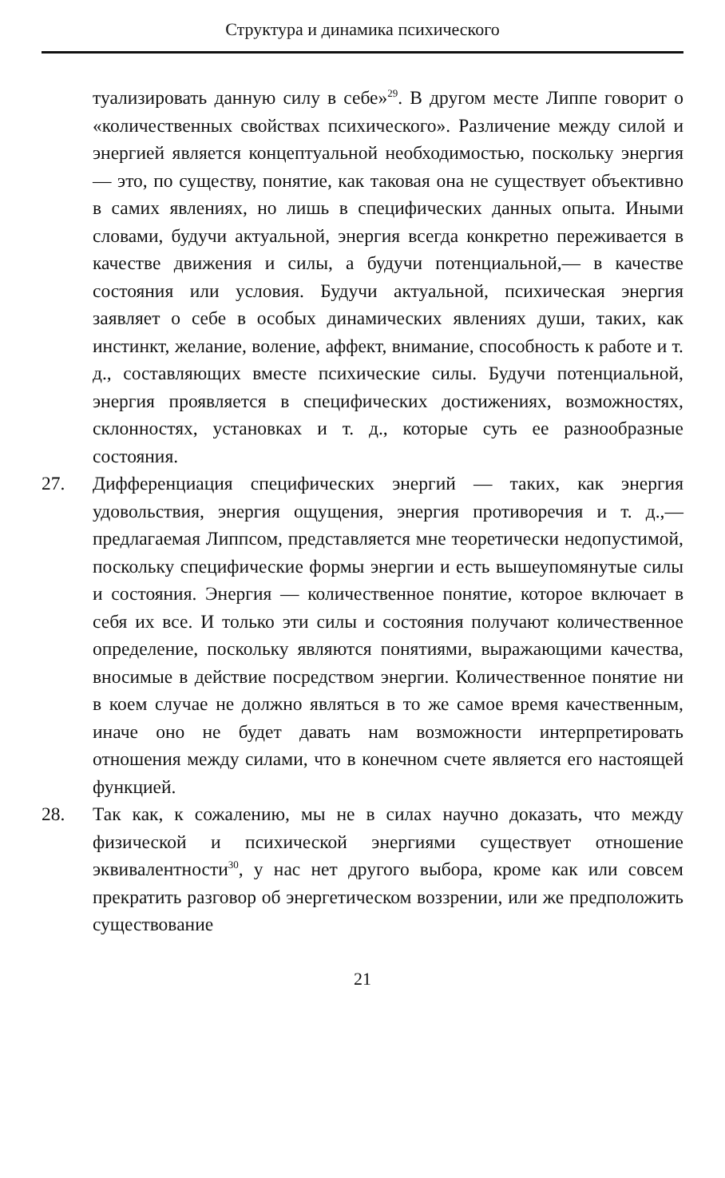Структура и динамика психического
туализировать данную силу в себе»<sup>29</sup>. В другом месте Липпе говорит о «количественных свойствах психического». Различение между силой и энергией является концептуальной необходимостью, поскольку энергия — это, по существу, понятие, как таковая она не существует объективно в самих явлениях, но лишь в специфических данных опыта. Иными словами, будучи актуальной, энергия всегда конкретно переживается в качестве движения и силы, а будучи потенциальной,— в качестве состояния или условия. Будучи актуальной, психическая энергия заявляет о себе в особых динамических явлениях души, таких, как инстинкт, желание, воление, аффект, внимание, способность к работе и т. д., составляющих вместе психические силы. Будучи потенциальной, энергия проявляется в специфических достижениях, возможностях, склонностях, установках и т. д., которые суть ее разнообразные состояния.
27. Дифференциация специфических энергий — таких, как энергия удовольствия, энергия ощущения, энергия противоречия и т. д.,— предлагаемая Липпсом, представляется мне теоретически недопустимой, поскольку специфические формы энергии и есть вышеупомянутые силы и состояния. Энергия — количественное понятие, которое включает в себя их все. И только эти силы и состояния получают количественное определение, поскольку являются понятиями, выражающими качества, вносимые в действие посредством энергии. Количественное понятие ни в коем случае не должно являться в то же самое время качественным, иначе оно не будет давать нам возможности интерпретировать отношения между силами, что в конечном счете является его настоящей функцией.
28. Так как, к сожалению, мы не в силах научно доказать, что между физической и психической энергиями существует отношение эквивалентности<sup>30</sup>, у нас нет другого выбора, кроме как или совсем прекратить разговор об энергетическом воззрении, или же предположить существование
21